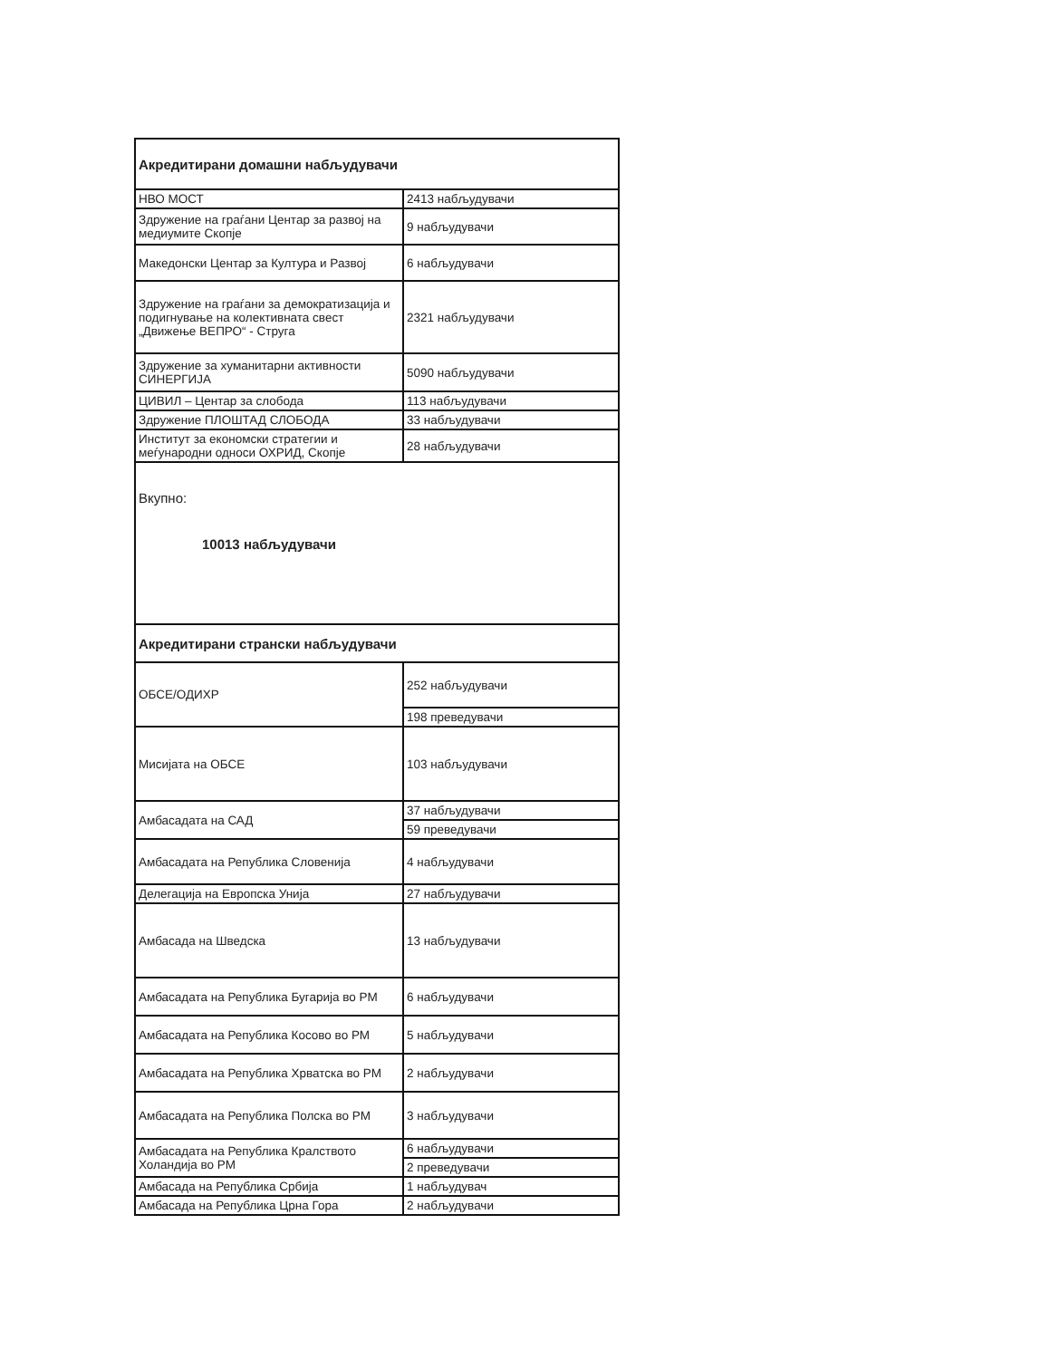| Акредитирани домашни набљудувачи | |
| НВО МОСТ | 2413 набљудувачи |
| Здружение на граѓани Центар за развој на медиумите Скопје | 9 набљудувачи |
| Македонски Центар за Култура и Развој | 6 набљудувачи |
| Здружение на граѓани за демократизација и подигнување на колективната свест „Движење ВЕПРО“ - Струга | 2321 набљудувачи |
| Здружение за хуманитарни активности СИНЕРГИЈА | 5090 набљудувачи |
| ЦИВИЛ – Центар за слобода | 113 набљудувачи |
| Здружение ПЛОШТАД СЛОБОДА | 33 набљудувачи |
| Институт за економски стратегии и меѓународни односи ОХРИД, Скопје | 28 набљудувачи |
| Вкупно: 10013 набљудувачи | |
| Акредитирани странски набљудувачи | |
| ОБСЕ/ОДИХР | 252 набљудувачи |
| | 198 преведувачи |
| Мисијата на ОБСЕ | 103 набљудувачи |
| Амбасадата на САД | 37 набљудувачи |
| | 59 преведувачи |
| Амбасадата на Република Словенија | 4 набљудувачи |
| Делегација на Европска Унија | 27 набљудувачи |
| Амбасада на Шведска | 13 набљудувачи |
| Амбасадата на Република Бугарија во РМ | 6 набљудувачи |
| Амбасадата на Република Косово во РМ | 5 набљудувачи |
| Амбасадата на Република Хрватска во РМ | 2 набљудувачи |
| Амбасадата на Република Полска во РМ | 3 набљудувачи |
| Амбасадата на Република Кралството Холандија во РМ | 6 набљудувачи |
| | 2 преведувачи |
| Амбасада на Република Србија | 1 набљудувач |
| Амбасада на Република Црна Гора | 2 набљудувачи |